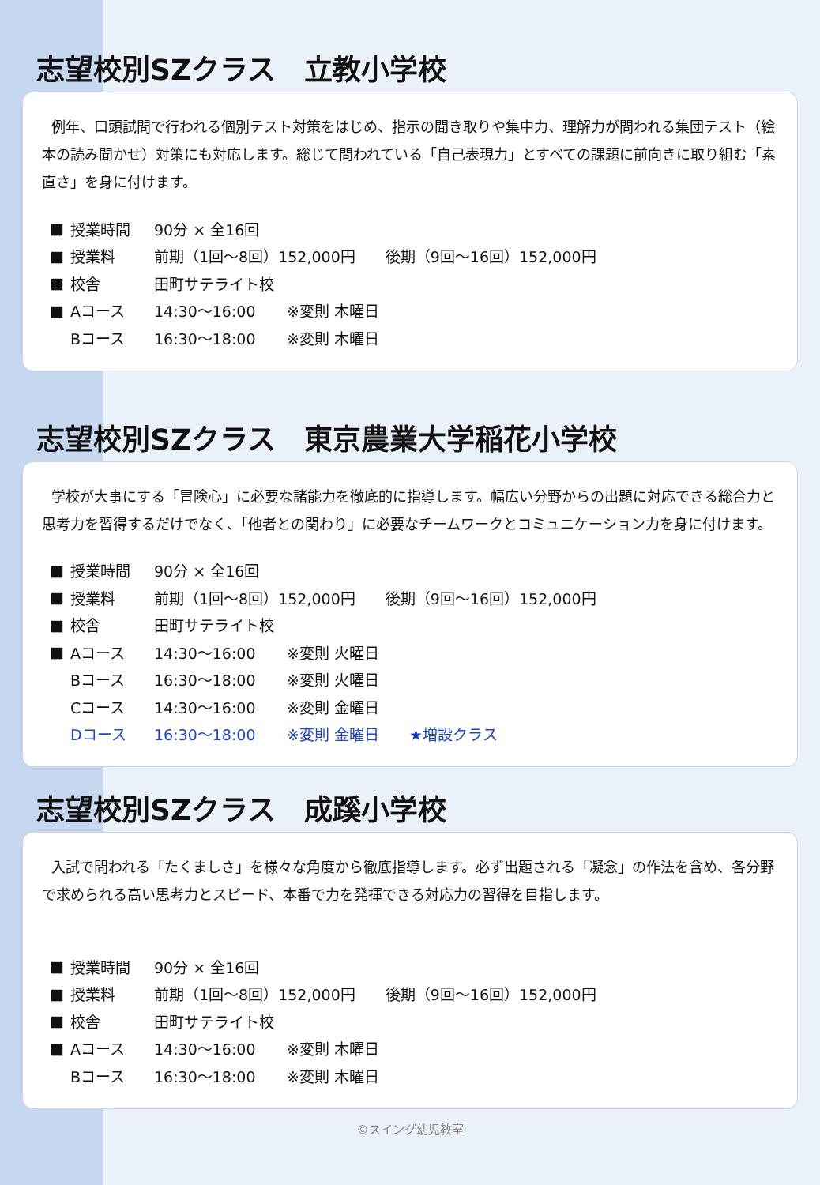志望校別SZクラス　立教小学校
例年、口頭試問で行われる個別テスト対策をはじめ、指示の聞き取りや集中力、理解力が問われる集団テスト（絵本の読み聞かせ）対策にも対応します。総じて問われている「自己表現力」とすべての課題に前向きに取り組む「素直さ」を身に付けます。
| ■ | 授業時間 | 90分 × 全16回 | |
| ■ | 授業料 | 前期（1回～8回）152,000円 後期（9回～16回）152,000円 | |
| ■ | 校舎 | 田町サテライト校 | |
| ■ | Aコース | 14:30～16:00 | ※変則 木曜日 |
| | Bコース | 16:30～18:00 | ※変則 木曜日 |
志望校別SZクラス　東京農業大学稲花小学校
学校が大事にする「冒険心」に必要な諸能力を徹底的に指導します。幅広い分野からの出題に対応できる総合力と思考力を習得するだけでなく、「他者との関わり」に必要なチームワークとコミュニケーション力を身に付けます。
| ■ | 授業時間 | 90分 × 全16回 | | |
| ■ | 授業料 | 前期（1回～8回）152,000円 後期（9回～16回）152,000円 | | |
| ■ | 校舎 | 田町サテライト校 | | |
| ■ | Aコース | 14:30～16:00 | ※変則 火曜日 | |
| | Bコース | 16:30～18:00 | ※変則 火曜日 | |
| | Cコース | 14:30～16:00 | ※変則 金曜日 | |
| | Dコース | 16:30～18:00 | ※変則 金曜日 | ★増設クラス |
志望校別SZクラス　成蹊小学校
入試で問われる「たくましさ」を様々な角度から徹底指導します。必ず出題される「凝念」の作法を含め、各分野で求められる高い思考力とスピード、本番で力を発揮できる対応力の習得を目指します。
| ■ | 授業時間 | 90分 × 全16回 | |
| ■ | 授業料 | 前期（1回～8回）152,000円 後期（9回～16回）152,000円 | |
| ■ | 校舎 | 田町サテライト校 | |
| ■ | Aコース | 14:30～16:00 | ※変則 木曜日 |
| | Bコース | 16:30～18:00 | ※変則 木曜日 |
©スイング幼児教室